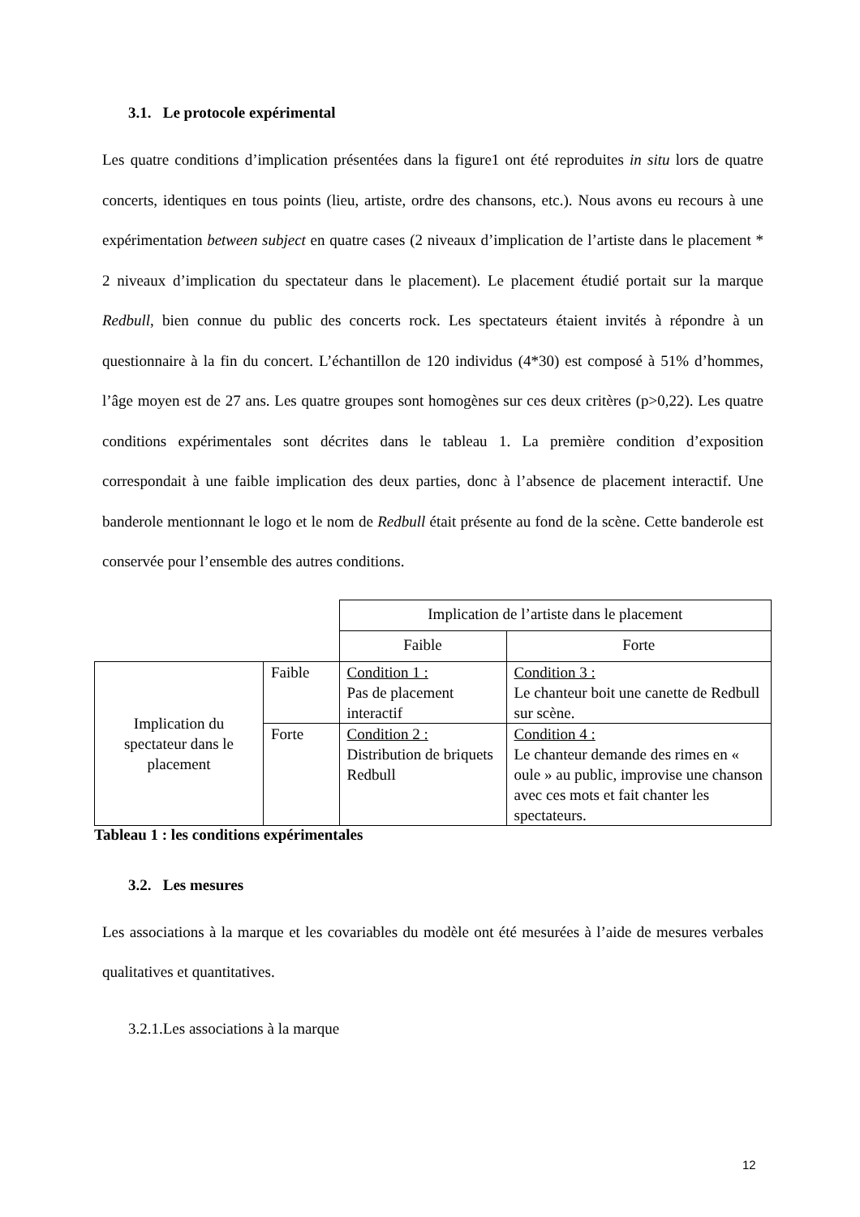3.1. Le protocole expérimental
Les quatre conditions d’implication présentées dans la figure1 ont été reproduites in situ lors de quatre concerts, identiques en tous points (lieu, artiste, ordre des chansons, etc.). Nous avons eu recours à une expérimentation between subject en quatre cases (2 niveaux d’implication de l’artiste dans le placement * 2 niveaux d’implication du spectateur dans le placement). Le placement étudié portait sur la marque Redbull, bien connue du public des concerts rock. Les spectateurs étaient invités à répondre à un questionnaire à la fin du concert. L’échantillon de 120 individus (4*30) est composé à 51% d’hommes, l’âge moyen est de 27 ans. Les quatre groupes sont homogènes sur ces deux critères (p>0,22). Les quatre conditions expérimentales sont décrites dans le tableau 1. La première condition d’exposition correspondait à une faible implication des deux parties, donc à l’absence de placement interactif. Une banderole mentionnant le logo et le nom de Redbull était présente au fond de la scène. Cette banderole est conservée pour l’ensemble des autres conditions.
| | | Implication de l’artiste dans le placement | |
| | | Faible | Forte |
| Implication du spectateur dans le placement | Faible | Condition 1 : Pas de placement interactif | Condition 3 : Le chanteur boit une canette de Redbull sur scène. |
| | Forte | Condition 2 : Distribution de briquets Redbull | Condition 4 : Le chanteur demande des rimes en « oule » au public, improvise une chanson avec ces mots et fait chanter les spectateurs. |
Tableau 1 : les conditions expérimentales
3.2. Les mesures
Les associations à la marque et les covariables du modèle ont été mesurées à l’aide de mesures verbales qualitatives et quantitatives.
3.2.1.Les associations à la marque
12